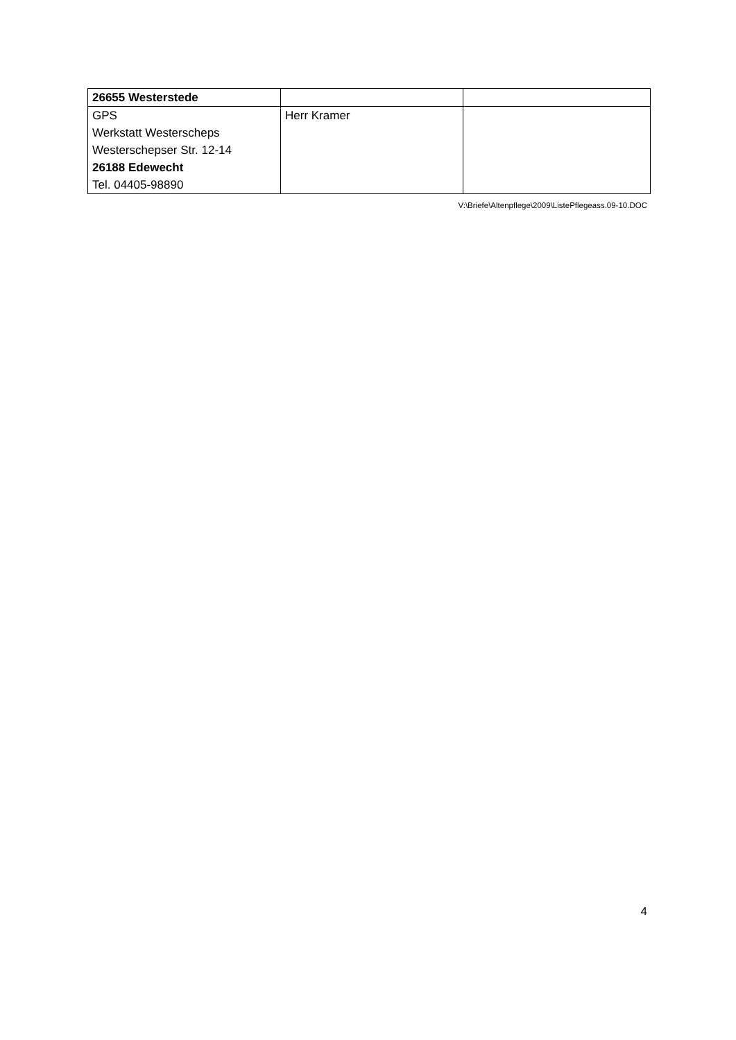| 26655 Westerstede | | |
| GPS Werkstatt Westerscheps Westerschepser Str. 12-14 26188 Edewecht Tel. 04405-98890 | Herr Kramer | |
V:\Briefe\Altenpflege\2009\ListePflegeass.09-10.DOC
4